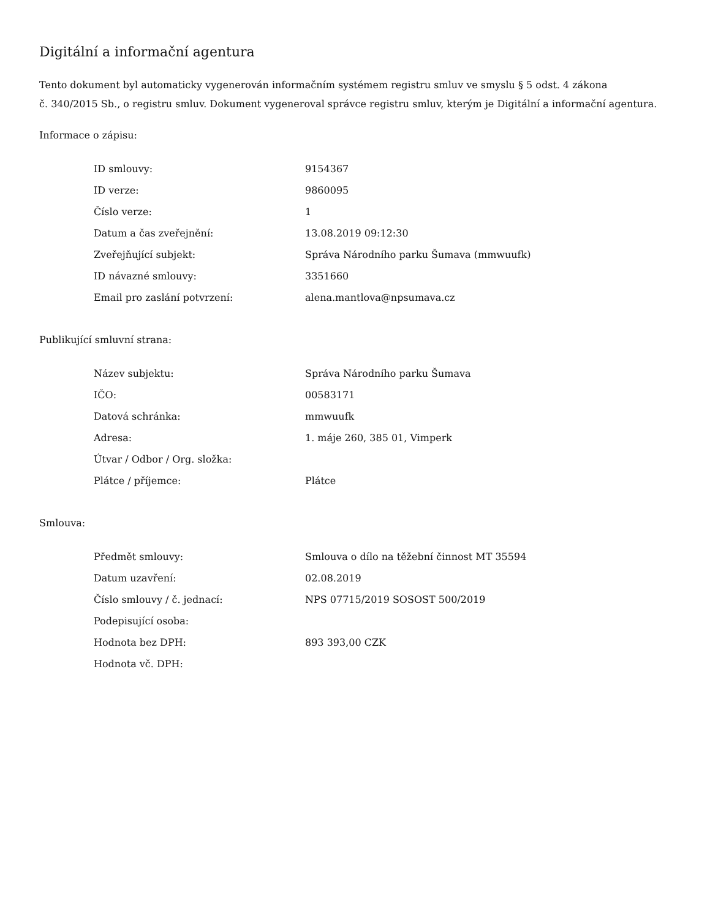Digitální a informační agentura
Tento dokument byl automaticky vygenerován informačním systémem registru smluv ve smyslu § 5 odst. 4 zákona
č. 340/2015 Sb., o registru smluv. Dokument vygeneroval správce registru smluv, kterým je Digitální a informační agentura.
Informace o zápisu:
| ID smlouvy: | 9154367 |
| ID verze: | 9860095 |
| Číslo verze: | 1 |
| Datum a čas zveřejnění: | 13.08.2019 09:12:30 |
| Zveřejňující subjekt: | Správa Národního parku Šumava (mmwuufk) |
| ID návazné smlouvy: | 3351660 |
| Email pro zaslání potvrzení: | alena.mantlova@npsumava.cz |
Publikující smluvní strana:
| Název subjektu: | Správa Národního parku Šumava |
| IČO: | 00583171 |
| Datová schránka: | mmwuufk |
| Adresa: | 1. máje 260, 385 01, Vimperk |
| Útvar / Odbor / Org. složka: | |
| Plátce / příjemce: | Plátce |
Smlouva:
| Předmět smlouvy: | Smlouva o dílo na těžební činnost MT 35594 |
| Datum uzavření: | 02.08.2019 |
| Číslo smlouvy / č. jednací: | NPS 07715/2019 SOSOST 500/2019 |
| Podepisující osoba: | |
| Hodnota bez DPH: | 893 393,00 CZK |
| Hodnota vč. DPH: | |